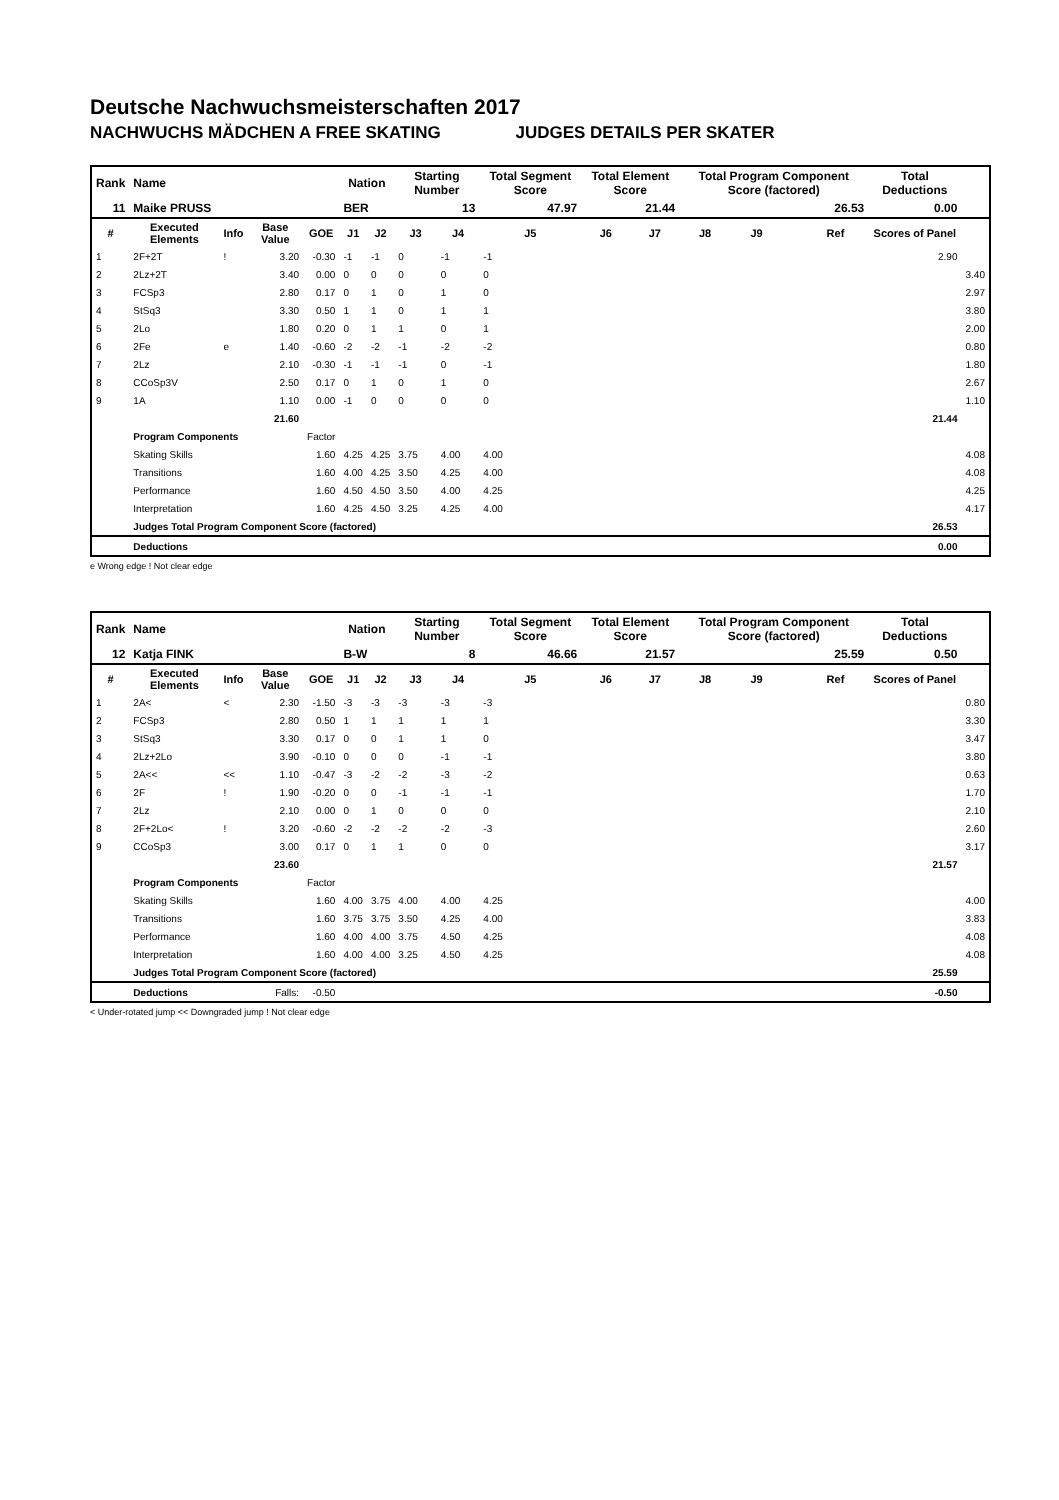Deutsche Nachwuchsmeisterschaften 2017
NACHWUCHS MÄDCHEN A FREE SKATING JUDGES DETAILS PER SKATER
| Rank | Name | | | | Nation | | Starting Number | | Total Segment Score | Total Element Score | | Total Program Component Score (factored) | | | | Total Deductions | |
| 11 | Maike PRUSS | | | | BER | | 13 | | 47.97 | 21.44 | | 26.53 | | | | 0.00 | |
| # | Executed Elements | Info | Base Value | GOE | J1 | J2 | J3 | J4 | J5 | J6 | J7 | J8 | J9 | | Ref | Scores of Panel | |
| 1 | 2F+2T | ! | 3.20 | -0.30 | -1 | -1 | 0 | -1 | -1 | | | | | | | 2.90 | |
| 2 | 2Lz+2T | | 3.40 | 0.00 | 0 | 0 | 0 | 0 | 0 | | | | | | | | 3.40 |
| 3 | FCSp3 | | 2.80 | 0.17 | 0 | 1 | 0 | 1 | 0 | | | | | | | | 2.97 |
| 4 | StSq3 | | 3.30 | 0.50 | 1 | 1 | 0 | 1 | 1 | | | | | | | | 3.80 |
| 5 | 2Lo | | 1.80 | 0.20 | 0 | 1 | 1 | 0 | 1 | | | | | | | | 2.00 |
| 6 | 2Fe | e | 1.40 | -0.60 | -2 | -2 | -1 | -2 | -2 | | | | | | | | 0.80 |
| 7 | 2Lz | | 2.10 | -0.30 | -1 | -1 | -1 | 0 | -1 | | | | | | | | 1.80 |
| 8 | CCoSp3V | | 2.50 | 0.17 | 0 | 1 | 0 | 1 | 0 | | | | | | | | 2.67 |
| 9 | 1A | | 1.10 | 0.00 | -1 | 0 | 0 | 0 | 0 | | | | | | | | 1.10 |
| | | | 21.60 | | | | | | | | | | | | | 21.44 | |
| | Program Components | | | Factor | | | | | | | | | | | | | |
| | Skating Skills | | | 1.60 | 4.25 | 4.25 | 3.75 | 4.00 | 4.00 | | | | | | | | 4.08 |
| | Transitions | | | 1.60 | 4.00 | 4.25 | 3.50 | 4.25 | 4.00 | | | | | | | | 4.08 |
| | Performance | | | 1.60 | 4.50 | 4.50 | 3.50 | 4.00 | 4.25 | | | | | | | | 4.25 |
| | Interpretation | | | 1.60 | 4.25 | 4.50 | 3.25 | 4.25 | 4.00 | | | | | | | | 4.17 |
| | Judges Total Program Component Score (factored) | | | | | | | | | | | | | | | 26.53 | |
| | Deductions | | | | | | | | | | | | | | | 0.00 | |
e Wrong edge ! Not clear edge
| Rank | Name | | | | Nation | | Starting Number | | Total Segment Score | Total Element Score | | Total Program Component Score (factored) | | | | Total Deductions | |
| 12 | Katja FINK | | | | B-W | | 8 | | 46.66 | 21.57 | | 25.59 | | | | 0.50 | |
| # | Executed Elements | Info | Base Value | GOE | J1 | J2 | J3 | J4 | J5 | J6 | J7 | J8 | J9 | | Ref | Scores of Panel | |
| 1 | 2A< | < | 2.30 | -1.50 | -3 | -3 | -3 | -3 | -3 | | | | | | | | 0.80 |
| 2 | FCSp3 | | 2.80 | 0.50 | 1 | 1 | 1 | 1 | 1 | | | | | | | | 3.30 |
| 3 | StSq3 | | 3.30 | 0.17 | 0 | 0 | 1 | 1 | 0 | | | | | | | | 3.47 |
| 4 | 2Lz+2Lo | | 3.90 | -0.10 | 0 | 0 | 0 | -1 | -1 | | | | | | | | 3.80 |
| 5 | 2A<< | << | 1.10 | -0.47 | -3 | -2 | -2 | -3 | -2 | | | | | | | | 0.63 |
| 6 | 2F | ! | 1.90 | -0.20 | 0 | 0 | -1 | -1 | -1 | | | | | | | | 1.70 |
| 7 | 2Lz | | 2.10 | 0.00 | 0 | 1 | 0 | 0 | 0 | | | | | | | | 2.10 |
| 8 | 2F+2Lo< | ! | 3.20 | -0.60 | -2 | -2 | -2 | -2 | -3 | | | | | | | | 2.60 |
| 9 | CCoSp3 | | 3.00 | 0.17 | 0 | 1 | 1 | 0 | 0 | | | | | | | | 3.17 |
| | | | 23.60 | | | | | | | | | | | | | 21.57 | |
| | Program Components | | | Factor | | | | | | | | | | | | | |
| | Skating Skills | | | 1.60 | 4.00 | 3.75 | 4.00 | 4.00 | 4.25 | | | | | | | | 4.00 |
| | Transitions | | | 1.60 | 3.75 | 3.75 | 3.50 | 4.25 | 4.00 | | | | | | | | 3.83 |
| | Performance | | | 1.60 | 4.00 | 4.00 | 3.75 | 4.50 | 4.25 | | | | | | | | 4.08 |
| | Interpretation | | | 1.60 | 4.00 | 4.00 | 3.25 | 4.50 | 4.25 | | | | | | | | 4.08 |
| | Judges Total Program Component Score (factored) | | | | | | | | | | | | | | | 25.59 | |
| | Deductions | | Falls: | -0.50 | | | | | | | | | | | | -0.50 | |
< Under-rotated jump << Downgraded jump ! Not clear edge